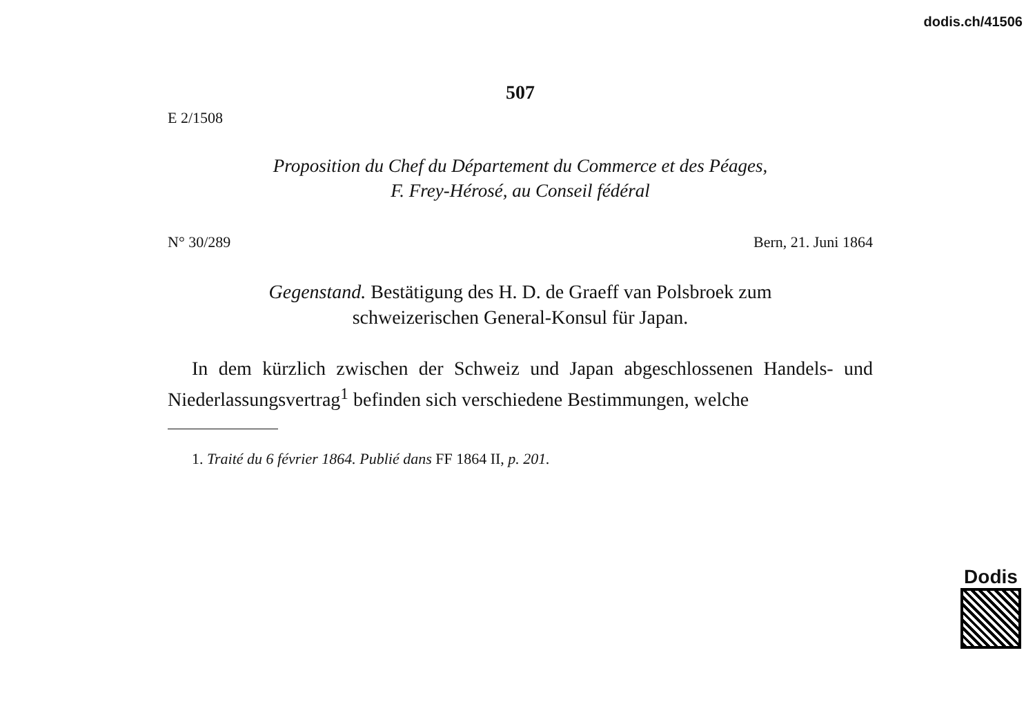dodis.ch/41506
507
E 2/1508
Proposition du Chef du Département du Commerce et des Péages,
F. Frey-Hérosé, au Conseil fédéral
N° 30/289 Bern, 21. Juni 1864
Gegenstand. Bestätigung des H. D. de Graeff van Polsbroek zum
schweizerischen General-Konsul für Japan.
In dem kürzlich zwischen der Schweiz und Japan abgeschlossenen Handels- und Niederlassungsvertrag<sup>1</sup> befinden sich verschiedene Bestimmungen, welche
1. Traité du 6 février 1864. Publié dans FF 1864 II, p. 201.
Dodis